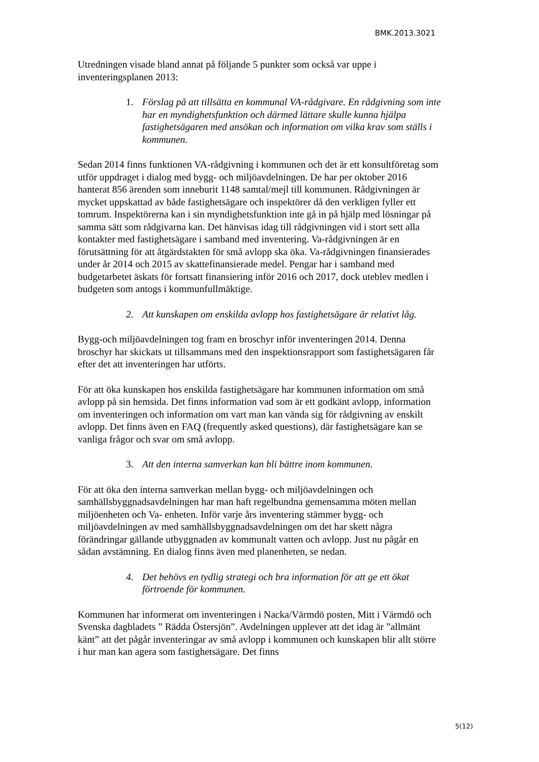BMK.2013.3021
Utredningen visade bland annat på följande 5 punkter som också var uppe i inventeringsplanen 2013:
1. Förslag på att tillsätta en kommunal VA-rådgivare. En rådgivning som inte har en myndighetsfunktion och därmed lättare skulle kunna hjälpa fastighetsägaren med ansökan och information om vilka krav som ställs i kommunen.
Sedan 2014 finns funktionen VA-rådgivning i kommunen och det är ett konsultföretag som utför uppdraget i dialog med bygg- och miljöavdelningen. De har per oktober 2016 hanterat 856 ärenden som inneburit 1148 samtal/mejl till kommunen. Rådgivningen är mycket uppskattad av både fastighetsägare och inspektörer då den verkligen fyller ett tomrum. Inspektörerna kan i sin myndighetsfunktion inte gå in på hjälp med lösningar på samma sätt som rådgivarna kan. Det hänvisas idag till rådgivningen vid i stort sett alla kontakter med fastighetsägare i samband med inventering. Va-rådgivningen är en förutsättning för att åtgärdstakten för små avlopp ska öka. Va-rådgivningen finansierades under år 2014 och 2015 av skattefinansierade medel. Pengar har i samband med budgetarbetet äskats för fortsatt finansiering inför 2016 och 2017, dock uteblev medlen i budgeten som antogs i kommunfullmäktige.
2. Att kunskapen om enskilda avlopp hos fastighetsägare är relativt låg.
Bygg-och miljöavdelningen tog fram en broschyr inför inventeringen 2014. Denna broschyr har skickats ut tillsammans med den inspektionsrapport som fastighetsägaren får efter det att inventeringen har utförts.
För att öka kunskapen hos enskilda fastighetsägare har kommunen information om små avlopp på sin hemsida. Det finns information vad som är ett godkänt avlopp, information om inventeringen och information om vart man kan vända sig för rådgivning av enskilt avlopp. Det finns även en FAQ (frequently asked questions), där fastighetsägare kan se vanliga frågor och svar om små avlopp.
3. Att den interna samverkan kan bli bättre inom kommunen.
För att öka den interna samverkan mellan bygg- och miljöavdelningen och samhällsbyggnadsavdelningen har man haft regelbundna gemensamma möten mellan miljöenheten och Va- enheten. Inför varje års inventering stämmer bygg- och miljöavdelningen av med samhällsbyggnadsavdelningen om det har skett några förändringar gällande utbyggnaden av kommunalt vatten och avlopp. Just nu pågår en sådan avstämning. En dialog finns även med planenheten, se nedan.
4. Det behövs en tydlig strategi och bra information för att ge ett ökat förtroende för kommunen.
Kommunen har informerat om inventeringen i Nacka/Värmdö posten, Mitt i Värmdö och Svenska dagbladets ” Rädda Östersjön”. Avdelningen upplever att det idag är ”allmänt känt” att det pågår inventeringar av små avlopp i kommunen och kunskapen blir allt större i hur man kan agera som fastighetsägare. Det finns
5(12)